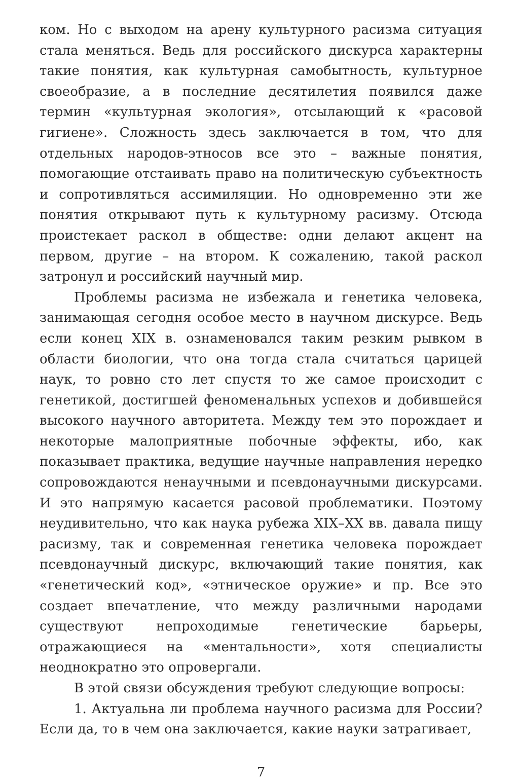ком. Но с выходом на арену культурного расизма ситуация стала меняться. Ведь для российского дискурса характерны такие понятия, как культурная самобытность, культурное своеобразие, а в последние десятилетия появился даже термин «культурная экология», отсылающий к «расовой гигиене». Сложность здесь заключается в том, что для отдельных народов-этносов все это – важные понятия, помогающие отстаивать право на политическую субъектность и сопротивляться ассимиляции. Но одновременно эти же понятия открывают путь к культурному расизму. Отсюда проистекает раскол в обществе: одни делают акцент на первом, другие – на втором. К сожалению, такой раскол затронул и российский научный мир.
Проблемы расизма не избежала и генетика человека, занимающая сегодня особое место в научном дискурсе. Ведь если конец XIX в. ознаменовался таким резким рывком в области биологии, что она тогда стала считаться царицей наук, то ровно сто лет спустя то же самое происходит с генетикой, достигшей феноменальных успехов и добившейся высокого научного авторитета. Между тем это порождает и некоторые малоприятные побочные эффекты, ибо, как показывает практика, ведущие научные направления нередко сопровождаются ненаучными и псевдонаучными дискурсами. И это напрямую касается расовой проблематики. Поэтому неудивительно, что как наука рубежа XIX–XX вв. давала пищу расизму, так и современная генетика человека порождает псевдонаучный дискурс, включающий такие понятия, как «генетический код», «этническое оружие» и пр. Все это создает впечатление, что между различными народами существуют непроходимые генетические барьеры, отражающиеся на «ментальности», хотя специалисты неоднократно это опровергали.
В этой связи обсуждения требуют следующие вопросы:
1. Актуальна ли проблема научного расизма для России? Если да, то в чем она заключается, какие науки затрагивает,
7